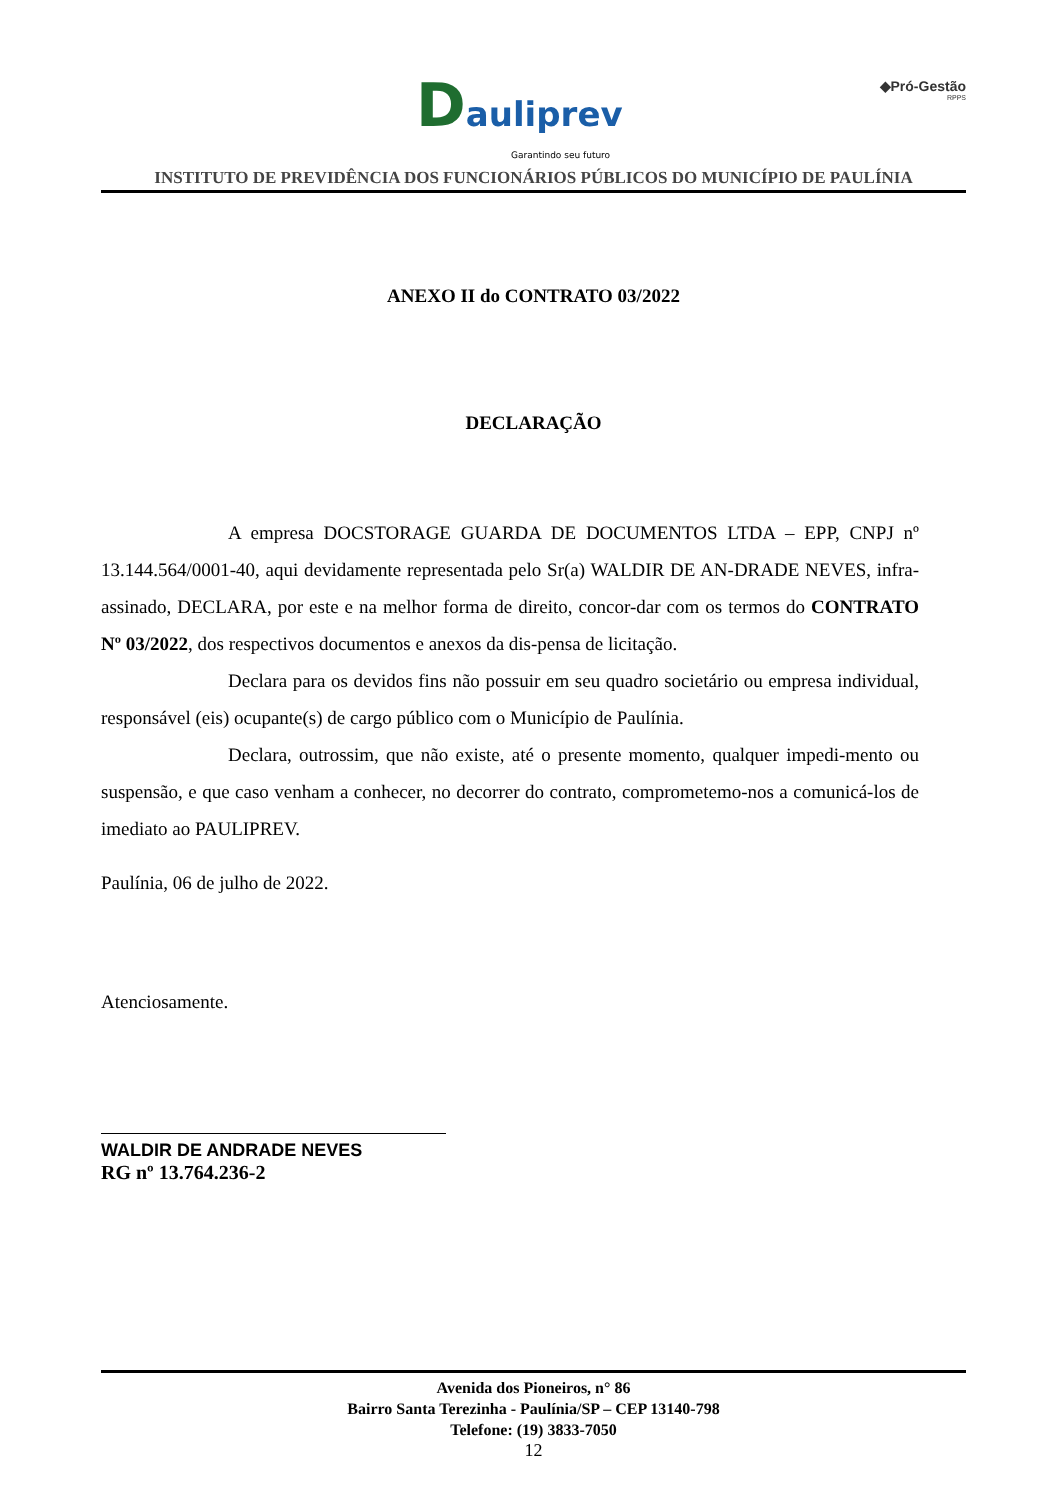Dauliprev
Garantindo seu futuro
◆Pró-Gestão
RPPS
INSTITUTO DE PREVIDÊNCIA DOS FUNCIONÁRIOS PÚBLICOS DO MUNICÍPIO DE PAULÍNIA
ANEXO II do CONTRATO 03/2022
DECLARAÇÃO
A empresa DOCSTORAGE GUARDA DE DOCUMENTOS LTDA – EPP, CNPJ nº 13.144.564/0001-40, aqui devidamente representada pelo Sr(a) WALDIR DE AN-DRADE NEVES, infra-assinado, DECLARA, por este e na melhor forma de direito, concor-dar com os termos do CONTRATO Nº 03/2022, dos respectivos documentos e anexos da dis-pensa de licitação.
Declara para os devidos fins não possuir em seu quadro societário ou empresa individual, responsável (eis) ocupante(s) de cargo público com o Município de Paulínia.
Declara, outrossim, que não existe, até o presente momento, qualquer impedi-mento ou suspensão, e que caso venham a conhecer, no decorrer do contrato, comprometemo-nos a comunicá-los de imediato ao PAULIPREV.
Paulínia, 06 de julho de 2022.
Atenciosamente.
WALDIR DE ANDRADE NEVES
RG nº 13.764.236-2
Avenida dos Pioneiros, n° 86
Bairro Santa Terezinha - Paulínia/SP – CEP 13140-798
Telefone: (19) 3833-7050
12